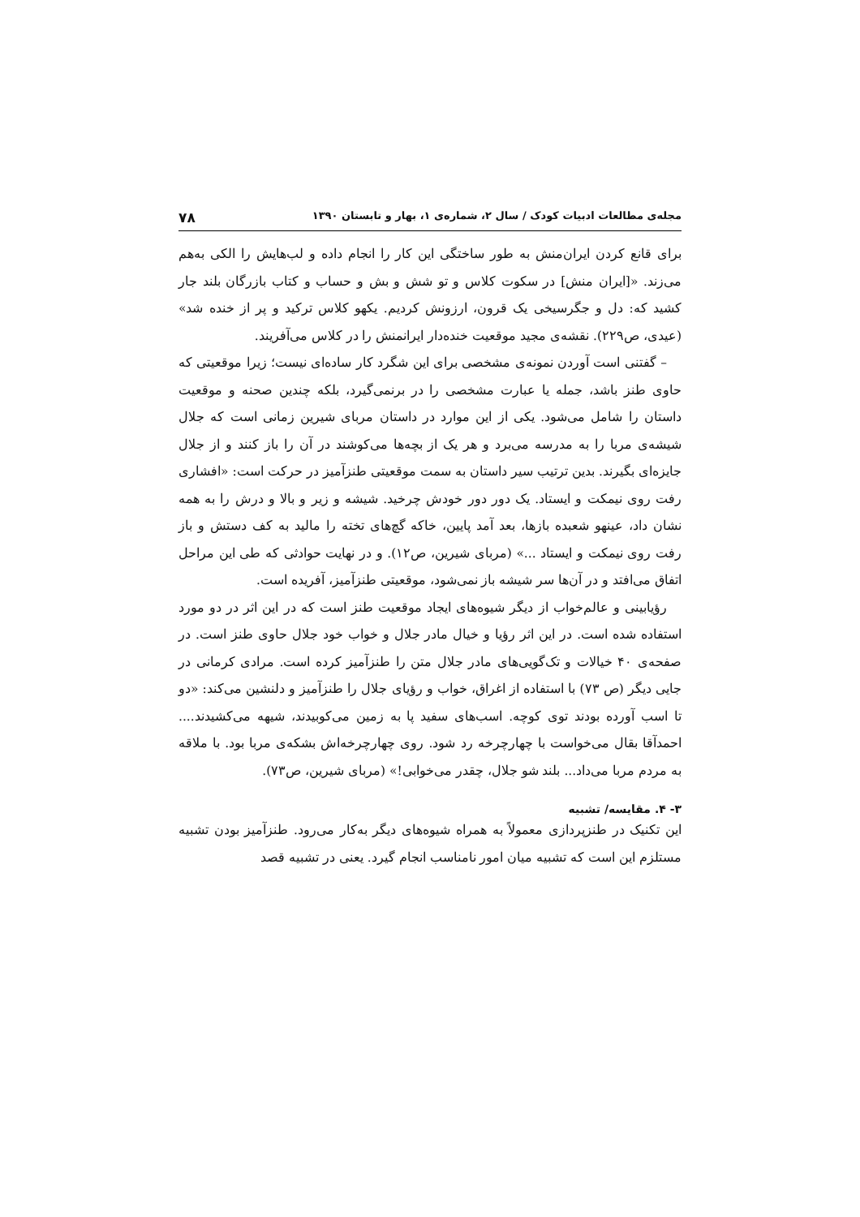مجله‌ی مطالعات ادبیات کودک / سال ۲، شماره‌ی ۱، بهار و تابستان ۱۳۹۰ ۷۸
برای قانع کردن ایران‌منش به طور ساختگی این کار را انجام داده و لب‌هایش را الکی به‌هم می‌زند. «[ایران منش] در سکوت کلاس و تو شش و بش و حساب و کتاب بازرگان بلند جار کشید که: دل و جگرسیخی یک قرون، ارزونش کردیم. یکهو کلاس ترکید و پر از خنده شد» (عیدی، ص۲۲۹). نقشه‌ی مجید موقعیت خنده‌دار ایرانمنش را در کلاس می‌آفریند.
– گفتنی است آوردن نمونه‌ی مشخصی برای این شگرد کار ساده‌ای نیست؛ زیرا موقعیتی که حاوی طنز باشد، جمله یا عبارت مشخصی را در برنمی‌گیرد، بلکه چندین صحنه و موقعیت داستان را شامل می‌شود. یکی از این موارد در داستان مربای شیرین زمانی است که جلال شیشه‌ی مربا را به مدرسه می‌برد و هر یک از بچه‌ها می‌کوشند در آن را باز کنند و از جلال جایزه‌ای بگیرند. بدین ترتیب سیر داستان به سمت موقعیتی طنزآمیز در حرکت است: «افشاری رفت روی نیمکت و ایستاد. یک دور دور خودش چرخید. شیشه و زیر و بالا و درش را به همه نشان داد، عینهو شعبده بازها، بعد آمد پایین، خاکه گچ‌های تخته را مالید به کف دستش و باز رفت روی نیمکت و ایستاد ...» (مربای شیرین، ص۱۲). و در نهایت حوادثی که طی این مراحل اتفاق می‌افتد و در آن‌ها سر شیشه باز نمی‌شود، موقعیتی طنزآمیز، آفریده است.
رؤیابینی و عالم‌خواب از دیگر شیوه‌های ایجاد موقعیت طنز است که در این اثر در دو مورد استفاده شده است. در این اثر رؤیا و خیال مادر جلال و خواب خود جلال حاوی طنز است. در صفحه‌ی ۴۰ خیالات و تک‌گویی‌های مادر جلال متن را طنزآمیز کرده است. مرادی کرمانی در جایی دیگر (ص ۷۳) با استفاده از اغراق، خواب و رؤیای جلال را طنزآمیز و دلنشین می‌کند: «دو تا اسب آورده بودند توی کوچه. اسب‌های سفید پا به زمین می‌کوبیدند، شیهه می‌کشیدند.... احمدآقا بقال می‌خواست با چهارچرخه رد شود. روی چهارچرخه‌اش بشکه‌ی مربا بود. با ملاقه به مردم مربا می‌داد... بلند شو جلال، چقدر می‌خوابی!» (مربای شیرین، ص۷۳).
۳- ۴. مقایسه/ تشبیه
این تکنیک در طنزپردازی معمولاً به همراه شیوه‌های دیگر به‌کار می‌رود. طنزآمیز بودن تشبیه مستلزم این است که تشبیه میان امور نامناسب انجام گیرد. یعنی در تشبیه قصد